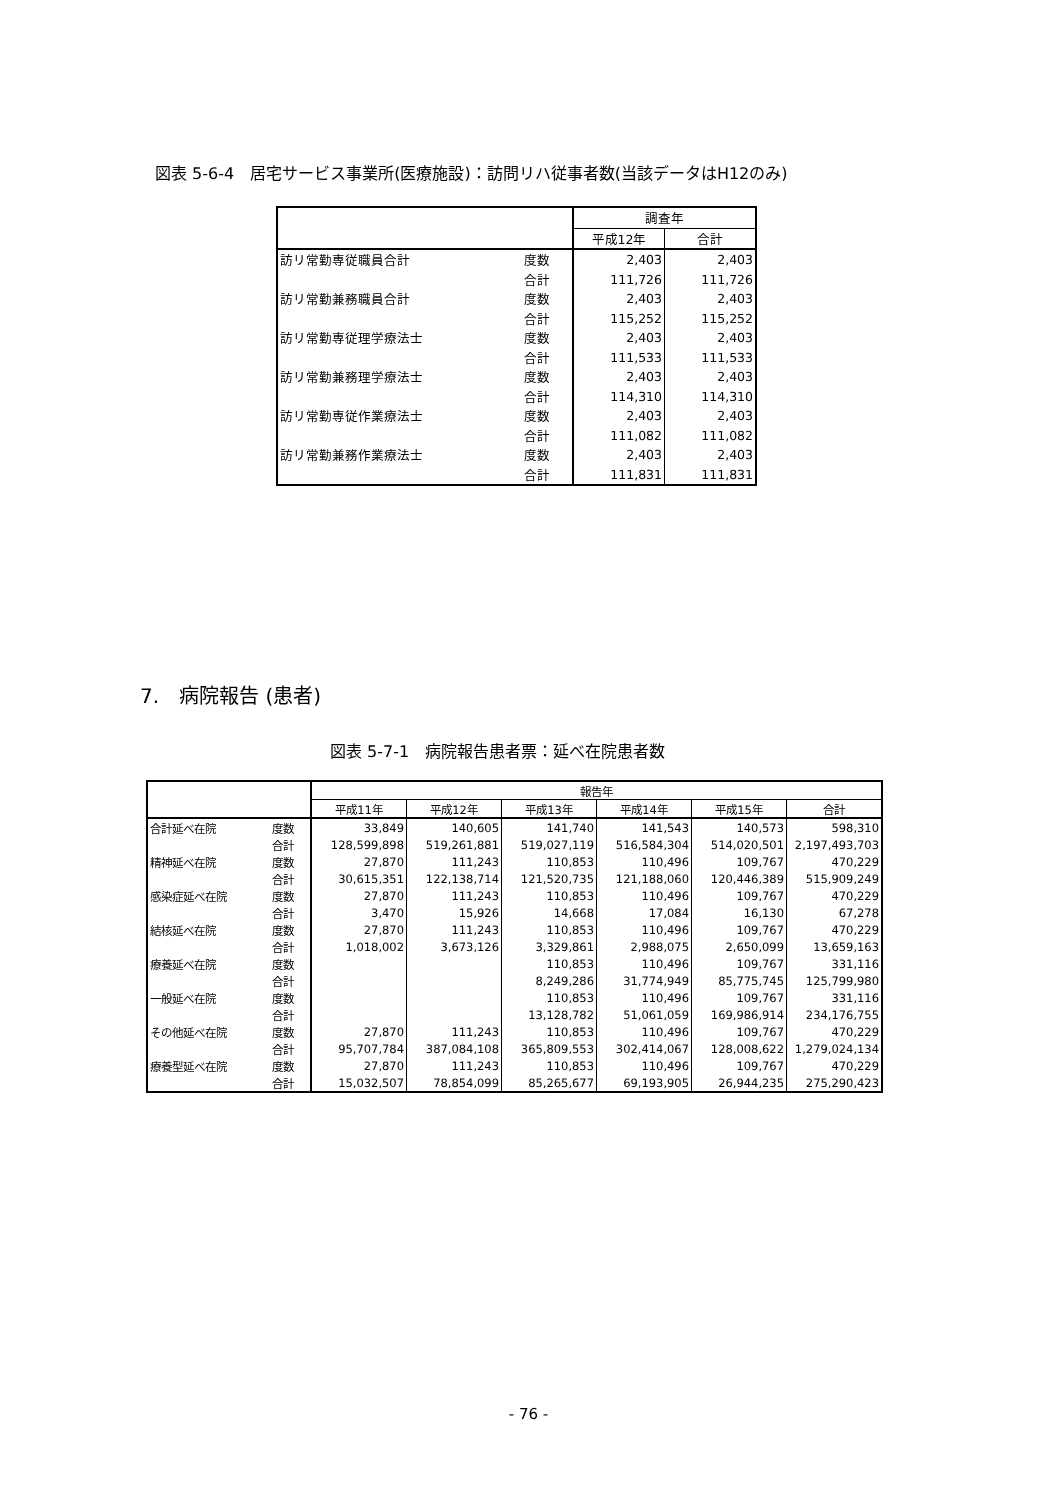図表 5-6-4　居宅サービス事業所(医療施設)：訪問リハ従事者数(当該データはH12のみ)
| | | 調査年 | |
| --- | --- | --- | --- |
| | | 平成12年 | 合計 |
| 訪リ常勤専従職員合計 | 度数 | 2,403 | 2,403 |
| | 合計 | 111,726 | 111,726 |
| 訪リ常勤兼務職員合計 | 度数 | 2,403 | 2,403 |
| | 合計 | 115,252 | 115,252 |
| 訪リ常勤専従理学療法士 | 度数 | 2,403 | 2,403 |
| | 合計 | 111,533 | 111,533 |
| 訪リ常勤兼務理学療法士 | 度数 | 2,403 | 2,403 |
| | 合計 | 114,310 | 114,310 |
| 訪リ常勤専従作業療法士 | 度数 | 2,403 | 2,403 |
| | 合計 | 111,082 | 111,082 |
| 訪リ常勤兼務作業療法士 | 度数 | 2,403 | 2,403 |
| | 合計 | 111,831 | 111,831 |
7.　病院報告 (患者)
図表 5-7-1　病院報告患者票：延べ在院患者数
| | | 報告年 | | | | | |
| --- | --- | --- | --- | --- | --- | --- | --- |
| | | 平成11年 | 平成12年 | 平成13年 | 平成14年 | 平成15年 | 合計 |
| 合計延べ在院 | 度数 | 33,849 | 140,605 | 141,740 | 141,543 | 140,573 | 598,310 |
| | 合計 | 128,599,898 | 519,261,881 | 519,027,119 | 516,584,304 | 514,020,501 | 2,197,493,703 |
| 精神延べ在院 | 度数 | 27,870 | 111,243 | 110,853 | 110,496 | 109,767 | 470,229 |
| | 合計 | 30,615,351 | 122,138,714 | 121,520,735 | 121,188,060 | 120,446,389 | 515,909,249 |
| 感染症延べ在院 | 度数 | 27,870 | 111,243 | 110,853 | 110,496 | 109,767 | 470,229 |
| | 合計 | 3,470 | 15,926 | 14,668 | 17,084 | 16,130 | 67,278 |
| 結核延べ在院 | 度数 | 27,870 | 111,243 | 110,853 | 110,496 | 109,767 | 470,229 |
| | 合計 | 1,018,002 | 3,673,126 | 3,329,861 | 2,988,075 | 2,650,099 | 13,659,163 |
| 療養延べ在院 | 度数 | | | 110,853 | 110,496 | 109,767 | 331,116 |
| | 合計 | | | 8,249,286 | 31,774,949 | 85,775,745 | 125,799,980 |
| 一般延べ在院 | 度数 | | | 110,853 | 110,496 | 109,767 | 331,116 |
| | 合計 | | | 13,128,782 | 51,061,059 | 169,986,914 | 234,176,755 |
| その他延べ在院 | 度数 | 27,870 | 111,243 | 110,853 | 110,496 | 109,767 | 470,229 |
| | 合計 | 95,707,784 | 387,084,108 | 365,809,553 | 302,414,067 | 128,008,622 | 1,279,024,134 |
| 療養型延べ在院 | 度数 | 27,870 | 111,243 | 110,853 | 110,496 | 109,767 | 470,229 |
| | 合計 | 15,032,507 | 78,854,099 | 85,265,677 | 69,193,905 | 26,944,235 | 275,290,423 |
- 76 -